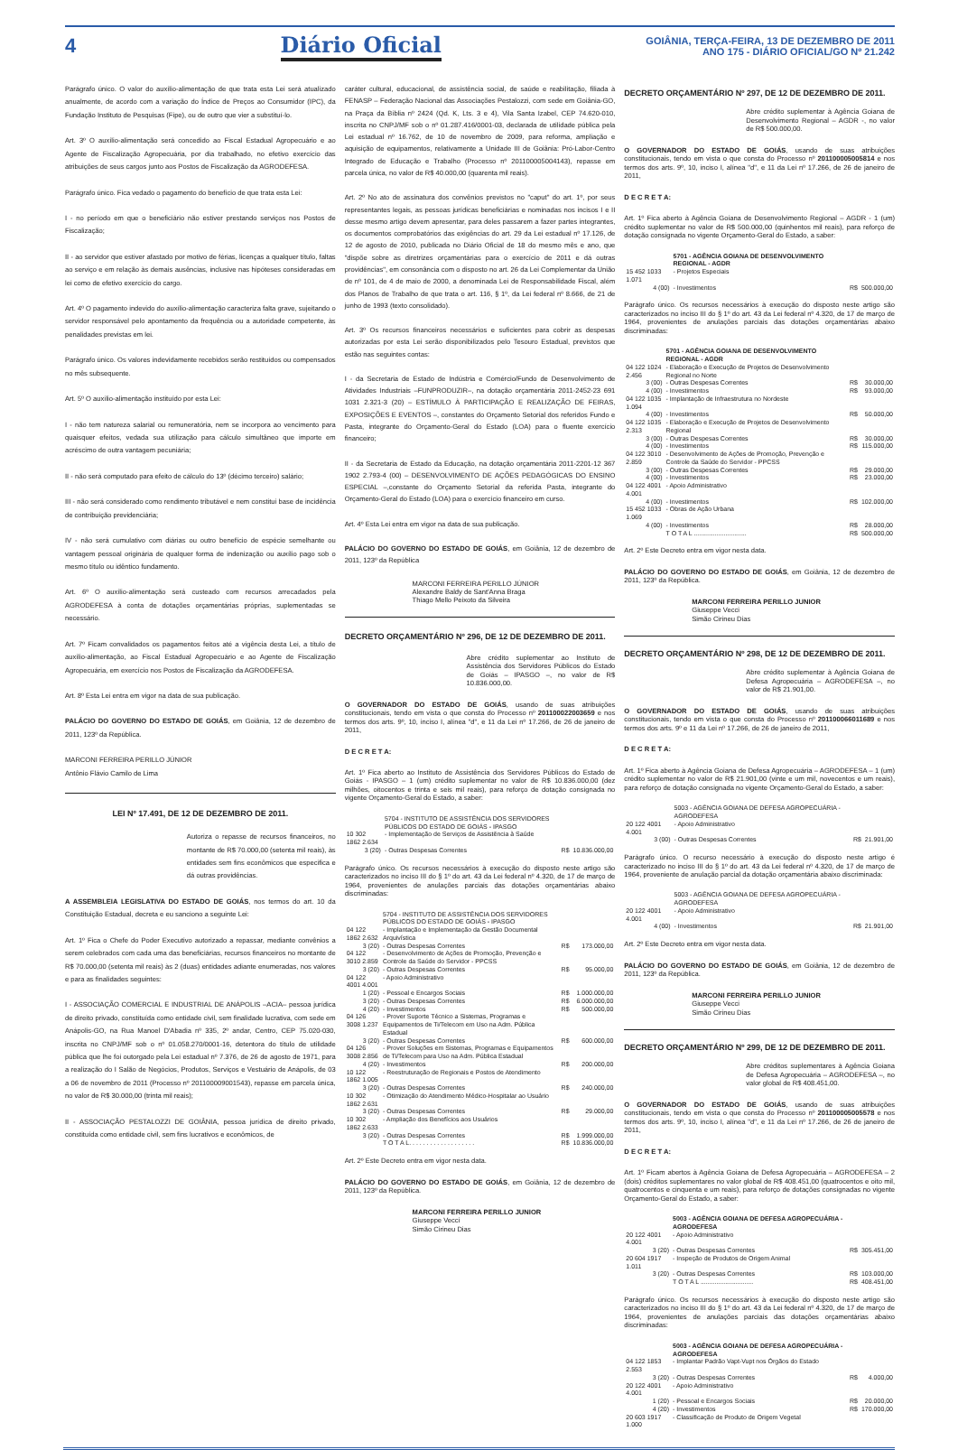4 Diário Oficial GOIÂNIA, TERÇA-FEIRA, 13 DE DEZEMBRO DE 2011
ANO 175 - DIÁRIO OFICIAL/GO Nº 21.242
Parágrafo único. O valor do auxílio-alimentação de que trata esta Lei será atualizado anualmente, de acordo com a variação do Índice de Preços ao Consumidor (IPC), da Fundação Instituto de Pesquisas (Fipe), ou de outro que vier a substituí-lo.
Art. 3º O auxílio-alimentação será concedido ao Fiscal Estadual Agropecuário e ao Agente de Fiscalização Agropecuária, por dia trabalhado, no efetivo exercício das atribuições de seus cargos junto aos Postos de Fiscalização da AGRODEFESA.
Parágrafo único. Fica vedado o pagamento do benefício de que trata esta Lei:
I - no período em que o beneficiário não estiver prestando serviços nos Postos de Fiscalização;
II - ao servidor que estiver afastado por motivo de férias, licenças a qualquer título, faltas ao serviço e em relação às demais ausências, inclusive nas hipóteses consideradas em lei como de efetivo exercício do cargo.
Art. 4º O pagamento indevido do auxílio-alimentação caracteriza falta grave, sujeitando o servidor responsável pelo apontamento da frequência ou a autoridade competente, às penalidades previstas em lei.
Parágrafo único. Os valores indevidamente recebidos serão restituídos ou compensados no mês subsequente.
Art. 5º O auxílio-alimentação instituído por esta Lei:
I - não tem natureza salarial ou remuneratória, nem se incorpora ao vencimento para quaisquer efeitos, vedada sua utilização para cálculo simultâneo que importe em acréscimo de outra vantagem pecuniária;
II - não será computado para efeito de cálculo do 13º (décimo terceiro) salário;
III - não será considerado como rendimento tributável e nem constitui base de incidência de contribuição previdenciária;
IV - não será cumulativo com diárias ou outro benefício de espécie semelhante ou vantagem pessoal originária de qualquer forma de indenização ou auxílio pago sob o mesmo título ou idêntico fundamento.
Art. 6º O auxílio-alimentação será custeado com recursos arrecadados pela AGRODEFESA à conta de dotações orçamentárias próprias, suplementadas se necessário.
Art. 7º Ficam convalidados os pagamentos feitos até a vigência desta Lei, a título de auxílio-alimentação, ao Fiscal Estadual Agropecuário e ao Agente de Fiscalização Agropecuária, em exercício nos Postos de Fiscalização da AGRODEFESA.
Art. 8º Esta Lei entra em vigor na data de sua publicação.
PALÁCIO DO GOVERNO DO ESTADO DE GOIÁS, em Goiânia, 12 de dezembro de 2011, 123º da República.
MARCONI FERREIRA PERILLO JÚNIOR
Antônio Flávio Camilo de Lima
LEI Nº 17.491, DE 12 DE DEZEMBRO DE 2011.
Autoriza o repasse de recursos financeiros, no montante de R$ 70.000,00 (setenta mil reais), às entidades sem fins econômicos que especifica e dá outras providências.
A ASSEMBLEIA LEGISLATIVA DO ESTADO DE GOIÁS, nos termos do art. 10 da Constituição Estadual, decreta e eu sanciono a seguinte Lei:
Art. 1º Fica o Chefe do Poder Executivo autorizado a repassar, mediante convênios a serem celebrados com cada uma das beneficiárias, recursos financeiros no montante de R$ 70.000,00 (setenta mil reais) às 2 (duas) entidades adiante enumeradas, nos valores e para as finalidades seguintes:
I - ASSOCIAÇÃO COMERCIAL E INDUSTRIAL DE ANÁPOLIS –ACIA– pessoa jurídica de direito privado, constituída como entidade civil, sem finalidade lucrativa, com sede em Anápolis-GO, na Rua Manoel D'Abadia nº 335, 2º andar, Centro, CEP 75.020-030, inscrita no CNPJ/MF sob o nº 01.058.270/0001-16, detentora do título de utilidade pública que lhe foi outorgado pela Lei estadual nº 7.376, de 26 de agosto de 1971, para a realização do I Salão de Negócios, Produtos, Serviços e Vestuário de Anápolis, de 03 a 06 de novembro de 2011 (Processo nº 201100009001543), repasse em parcela única, no valor de R$ 30.000,00 (trinta mil reais);
II - ASSOCIAÇÃO PESTALOZZI DE GOIÂNIA, pessoa jurídica de direito privado, constituída como entidade civil, sem fins lucrativos e econômicos, de
caráter cultural, educacional, de assistência social, de saúde e reabilitação, filiada à FENASP – Federação Nacional das Associações Pestalozzi, com sede em Goiânia-GO, na Praça da Bíblia nº 2424 (Qd. K, Lts. 3 e 4), Vila Santa Izabel, CEP 74.620-010, inscrita no CNPJ/MF sob o nº 01.287.416/0001-03, declarada de utilidade pública pela Lei estadual nº 16.762, de 10 de novembro de 2009, para reforma, ampliação e aquisição de equipamentos, relativamente a Unidade III de Goiânia: Pró-Labor-Centro Integrado de Educação e Trabalho (Processo nº 201100005004143), repasse em parcela única, no valor de R$ 40.000,00 (quarenta mil reais).
Art. 2º No ato de assinatura dos convênios previstos no "caput" do art. 1º, por seus representantes legais, as pessoas jurídicas beneficiárias e nominadas nos incisos I e II desse mesmo artigo devem apresentar, para deles passarem a fazer partes integrantes, os documentos comprobatórios das exigências do art. 29 da Lei estadual nº 17.126, de 12 de agosto de 2010, publicada no Diário Oficial de 18 do mesmo mês e ano, que "dispõe sobre as diretrizes orçamentárias para o exercício de 2011 e dá outras providências", em consonância com o disposto no art. 26 da Lei Complementar da União de nº 101, de 4 de maio de 2000, a denominada Lei de Responsabilidade Fiscal, além dos Planos de Trabalho de que trata o art. 116, § 1º, da Lei federal nº 8.666, de 21 de junho de 1993 (texto consolidado).
Art. 3º Os recursos financeiros necessários e suficientes para cobrir as despesas autorizadas por esta Lei serão disponibilizados pelo Tesouro Estadual, previstos que estão nas seguintes contas:
I - da Secretaria de Estado de Indústria e Comércio/Fundo de Desenvolvimento de Atividades Industriais –FUNPRODUZIR–, na dotação orçamentária 2011-2452-23 691 1031 2.321-3 (20) – ESTÍMULO À PARTICIPAÇÃO E REALIZAÇÃO DE FEIRAS, EXPOSIÇÕES E EVENTOS –, constantes do Orçamento Setorial dos referidos Fundo e Pasta, integrante do Orçamento-Geral do Estado (LOA) para o fluente exercício financeiro;
II - da Secretaria de Estado da Educação, na dotação orçamentária 2011-2201-12 367 1902 2.793-4 (00) – DESENVOLVIMENTO DE AÇÕES PEDAGÓGICAS DO ENSINO ESPECIAL –,constante do Orçamento Setorial da referida Pasta, integrante do Orçamento-Geral do Estado (LOA) para o exercício financeiro em curso.
Art. 4º Esta Lei entra em vigor na data de sua publicação.
PALÁCIO DO GOVERNO DO ESTADO DE GOIÁS, em Goiânia, 12 de dezembro de 2011, 123º da República
MARCONI FERREIRA PERILLO JÚNIOR
Alexandre Baldy de Sant'Anna Braga
Thiago Mello Peixoto da Silveira
DECRETO ORÇAMENTÁRIO Nº 296, DE 12 DE DEZEMBRO DE 2011.
Abre crédito suplementar ao Instituto de Assistência dos Servidores Públicos do Estado de Goiás – IPASGO –, no valor de R$ 10.836.000,00.
O GOVERNADOR DO ESTADO DE GOIÁS, usando de suas atribuições constitucionais, tendo em vista o que consta do Processo nº 201100022003659 e nos termos dos arts. 9º, 10, inciso I, alínea "d", e 11 da Lei nº 17.266, de 26 de janeiro de 2011,
D E C R E T A:
Art. 1º Fica aberto ao Instituto de Assistência dos Servidores Públicos do Estado de Goiás - IPASGO – 1 (um) crédito suplementar no valor de R$ 10.836.000,00 (dez milhões, oitocentos e trinta e seis mil reais), para reforço de dotação consignada no vigente Orçamento-Geral do Estado, a saber:
| | 5704 - INSTITUTO DE ASSISTÊNCIA DOS SERVIDORES PÚBLICOS DO ESTADO DE GOIÁS - IPASGO | | |
| 10 302 1862 2.634 | - Implementação de Serviços de Assistência à Saúde | | |
| 3 (20) | - Outras Despesas Correntes | R$ | 10.836.000,00 |
Parágrafo único. Os recursos necessários à execução do disposto neste artigo são caracterizados no inciso III do § 1º do art. 43 da Lei federal nº 4.320, de 17 de março de 1964, provenientes de anulações parciais das dotações orçamentárias abaixo discriminadas:
| | 5704 - INSTITUTO DE ASSISTÊNCIA DOS SERVIDORES PÚBLICOS DO ESTADO DE GOIÁS - IPASGO | | |
| 04 122 1862 2.632 | - Implantação e Implementação da Gestão Documental Arquivística | | |
| 3 (20) | - Outras Despesas Correntes | R$ | 173.000,00 |
| 04 122 3010 2.859 | - Desenvolvimento de Ações de Promoção, Prevenção e Controle da Saúde do Servidor - PPCSS | | |
| 3 (20) | - Outras Despesas Correntes | R$ | 95.000,00 |
| 04 122 4001 4.001 | - Apoio Administrativo | | |
| 1 (20) | - Pessoal e Encargos Sociais | R$ | 1.000.000,00 |
| 3 (20) | - Outras Despesas Correntes | R$ | 6.000.000,00 |
| 4 (20) | - Investimentos | R$ | 500.000,00 |
| 04 126 3008 1.237 | - Prover Suporte Técnico a Sistemas, Programas e Equipamentos de Ti/Telecom em Uso na Adm. Pública Estadual | | |
| 3 (20) | - Outras Despesas Correntes | R$ | 600.000,00 |
| 04 126 3008 2.856 | - Prover Soluções em Sistemas, Programas e Equipamentos de Ti/Telecom para Uso na Adm. Pública Estadual | | |
| 4 (20) | - Investimentos | R$ | 200.000,00 |
| 10 122 1862 1.005 | - Reestruturação de Regionais e Postos de Atendimento | | |
| 3 (20) | - Outras Despesas Correntes | R$ | 240.000,00 |
| 10 302 1862 2.631 | - Otimização do Atendimento Médico-Hospitalar ao Usuário | | |
| 3 (20) | - Outras Despesas Correntes | R$ | 29.000,00 |
| 10 302 1862 2.633 | - Ampliação dos Benefícios aos Usuários | | |
| 3 (20) | - Outras Despesas Correntes | R$ | 1.999.000,00 |
| | T O T A L. . . . . . . . . . . . . . . . . . . | R$ | 10.836.000,00 |
Art. 2º Este Decreto entra em vigor nesta data.
PALÁCIO DO GOVERNO DO ESTADO DE GOIÁS, em Goiânia, 12 de dezembro de 2011, 123º da República.
MARCONI FERREIRA PERILLO JUNIOR
Giuseppe Vecci
Simão Cirineu Dias
DECRETO ORÇAMENTÁRIO Nº 297, DE 12 DE DEZEMBRO DE 2011.
Abre crédito suplementar à Agência Goiana de Desenvolvimento Regional – AGDR -, no valor de R$ 500.000,00.
O GOVERNADOR DO ESTADO DE GOIÁS, usando de suas atribuições constitucionais, tendo em vista o que consta do Processo nº 201100005005814 e nos termos dos arts. 9º, 10, inciso I, alínea "d", e 11 da Lei nº 17.266, de 26 de janeiro de 2011,
D E C R E T A:
Art. 1º Fica aberto à Agência Goiana de Desenvolvimento Regional – AGDR - 1 (um) crédito suplementar no valor de R$ 500.000,00 (quinhentos mil reais), para reforço de dotação consignada no vigente Orçamento-Geral do Estado, a saber:
| | 5701 - AGÊNCIA GOIANA DE DESENVOLVIMENTO REGIONAL - AGDR | | |
| 15 452 1033 1.071 | - Projetos Especiais | | |
| 4 (00) | - Investimentos | R$ | 500.000,00 |
Parágrafo único. Os recursos necessários à execução do disposto neste artigo são caracterizados no inciso III do § 1º do art. 43 da Lei federal nº 4.320, de 17 de março de 1964, provenientes de anulações parciais das dotações orçamentárias abaixo discriminadas:
| | 5701 - AGÊNCIA GOIANA DE DESENVOLVIMENTO REGIONAL - AGDR | | |
| 04 122 1024 2.456 | - Elaboração e Execução de Projetos de Desenvolvimento Regional no Norte | | |
| 3 (00) | - Outras Despesas Correntes | R$ | 30.000,00 |
| 4 (00) | - Investimentos | R$ | 93.000,00 |
| 04 122 1035 1.094 | - Implantação de Infraestrutura no Nordeste | | |
| 4 (00) | - Investimentos | R$ | 50.000,00 |
| 04 122 1035 2.313 | - Elaboração e Execução de Projetos de Desenvolvimento Regional | | |
| 3 (00) | - Outras Despesas Correntes | R$ | 30.000,00 |
| 4 (00) | - Investimentos | R$ | 115.000,00 |
| 04 122 3010 2.859 | - Desenvolvimento de Ações de Promoção, Prevenção e Controle da Saúde do Servidor - PPCSS | | |
| 3 (00) | - Outras Despesas Correntes | R$ | 29.000,00 |
| 4 (00) | - Investimentos | R$ | 23.000,00 |
| 04 122 4001 4.001 | - Apoio Administrativo | | |
| 4 (00) | - Investimentos | R$ | 102.000,00 |
| 15 452 1033 1.069 | - Obras de Ação Urbana | | |
| 4 (00) | - Investimentos | R$ | 28.000,00 |
| | T O T A L .............................. | R$ | 500.000,00 |
Art. 2º Este Decreto entra em vigor nesta data.
PALÁCIO DO GOVERNO DO ESTADO DE GOIÁS, em Goiânia, 12 de dezembro de 2011, 123º da República.
MARCONI FERREIRA PERILLO JUNIOR
Giuseppe Vecci
Simão Cirineu Dias
DECRETO ORÇAMENTÁRIO Nº 298, DE 12 DE DEZEMBRO DE 2011.
Abre crédito suplementar à Agência Goiana de Defesa Agropecuária – AGRODEFESA –, no valor de R$ 21.901,00.
O GOVERNADOR DO ESTADO DE GOIÁS, usando de suas atribuições constitucionais, tendo em vista o que consta do Processo nº 201100066011689 e nos termos dos arts. 9º e 11 da Lei nº 17.266, de 26 de janeiro de 2011,
D E C R E T A:
Art. 1º Fica aberto à Agência Goiana de Defesa Agropecuária – AGRODEFESA – 1 (um) crédito suplementar no valor de R$ 21.901,00 (vinte e um mil, novecentos e um reais), para reforço de dotação consignada no vigente Orçamento-Geral do Estado, a saber:
| | 5003 - AGÊNCIA GOIANA DE DEFESA AGROPECUÁRIA - AGRODEFESA | | |
| 20 122 4001 4.001 | - Apoio Administrativo | | |
| 3 (00) | - Outras Despesas Correntes | R$ | 21.901,00 |
Parágrafo único. O recurso necessário à execução do disposto neste artigo é caracterizado no inciso III do § 1º do art. 43 da Lei federal nº 4.320, de 17 de março de 1964, proveniente de anulação parcial da dotação orçamentária abaixo discriminada:
| | 5003 - AGÊNCIA GOIANA DE DEFESA AGROPECUÁRIA - AGRODEFESA | | |
| 20 122 4001 4.001 | - Apoio Administrativo | | |
| 4 (00) | - Investimentos | R$ | 21.901,00 |
Art. 2º Este Decreto entra em vigor nesta data.
PALÁCIO DO GOVERNO DO ESTADO DE GOIÁS, em Goiânia, 12 de dezembro de 2011, 123º da República.
MARCONI FERREIRA PERILLO JUNIOR
Giuseppe Vecci
Simão Cirineu Dias
DECRETO ORÇAMENTÁRIO Nº 299, DE 12 DE DEZEMBRO DE 2011.
Abre créditos suplementares à Agência Goiana de Defesa Agropecuária – AGRODEFESA –, no valor global de R$ 408.451,00.
O GOVERNADOR DO ESTADO DE GOIÁS, usando de suas atribuições constitucionais, tendo em vista o que consta do Processo nº 201100005005578 e nos termos dos arts. 9º, 10, inciso I, alínea "d", e 11 da Lei nº 17.266, de 26 de janeiro de 2011,
D E C R E T A:
Art. 1º Ficam abertos à Agência Goiana de Defesa Agropecuária – AGRODEFESA – 2 (dois) créditos suplementares no valor global de R$ 408.451,00 (quatrocentos e oito mil, quatrocentos e cinquenta e um reais), para reforço de dotações consignadas no vigente Orçamento-Geral do Estado, a saber:
| | 5003 - AGÊNCIA GOIANA DE DEFESA AGROPECUÁRIA - AGRODEFESA | | |
| 20 122 4001 4.001 | - Apoio Administrativo | | |
| 3 (20) | - Outras Despesas Correntes | R$ | 305.451,00 |
| 20 604 1917 1.011 | - Inspeção de Produtos de Origem Animal | | |
| 3 (20) | - Outras Despesas Correntes | R$ | 103.000,00 |
| | T O T A L .............................. | R$ | 408.451,00 |
Parágrafo único. Os recursos necessários à execução do disposto neste artigo são caracterizados no inciso III do § 1º do art. 43 da Lei federal nº 4.320, de 17 de março de 1964, provenientes de anulações parciais das dotações orçamentárias abaixo discriminadas:
| | 5003 - AGÊNCIA GOIANA DE DEFESA AGROPECUÁRIA - AGRODEFESA | | |
| 04 122 1853 2.553 | - Implantar Padrão Vapt-Vupt nos Órgãos do Estado | | |
| 3 (20) | - Outras Despesas Correntes | R$ | 4.000,00 |
| 20 122 4001 4.001 | - Apoio Administrativo | | |
| 1 (20) | - Pessoal e Encargos Sociais | R$ | 20.000,00 |
| 4 (20) | - Investimentos | R$ | 170.000,00 |
| 20 603 1917 1.000 | - Classificação de Produto de Origem Vegetal | | |